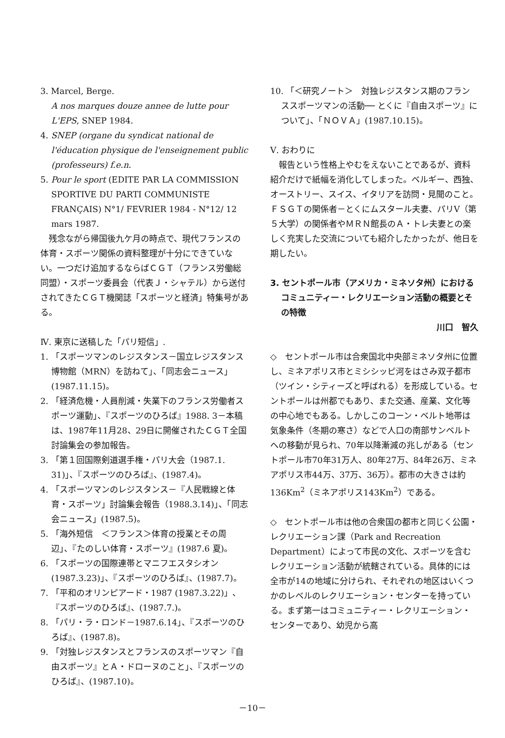3. Marcel, Berge.
A nos marques douze annee de lutte pour L'EPS, SNEP 1984.
4. SNEP (organe du syndicat national de l'éducation physique de l'enseignement public (professeurs) f.e.n.
5. Pour le sport (EDITE PAR LA COMMISSION SPORTIVE DU PARTI COMMUNISTE FRANÇAIS) N°1/ FEVRIER 1984 - N°12/ 12 mars 1987.
　残念ながら帰国後九ケ月の時点で、現代フランスの体育・スポーツ関係の資料整理が十分にできていない。一つだけ追加するならばＣＧＴ（フランス労働総同盟）・スポーツ委員会（代表Ｊ・シャテル）から送付されてきたＣＧＴ機関誌「スポーツと経済」特集号がある。
Ⅳ. 東京に送稿した「パリ短信」.
1. 「スポーツマンのレジスタンス－国立レジスタンス博物館（MRN）を訪ねて」、「同志会ニュース」(1987.11.15)。
2. 「経済危機・人員削減・失業下のフランス労働者スポーツ運動」、『スポーツのひろば』1988. 3－本稿は、1987年11月28、29日に開催されたＣＧＴ全国討論集会の参加報告。
3. 「第１回国際剣道選手権・パリ大会（1987.1. 31)」、『スポーツのひろば』、(1987.4)。
4. 「スポーツマンのレジスタンス－『人民戦線と体育・スポーツ」討論集会報告（1988.3.14)」、「同志会ニュース」(1987.5)。
5. 「海外短信　＜フランス＞体育の授業とその周辺」、『たのしい体育・スポーツ』(1987.6 夏)。
6. 「スポーツの国際連帯とマニフエスタシオン(1987.3.23)」、『スポーツのひろば』、(1987.7)。
7. 「平和のオリンピアード・1987 (1987.3.22)」、『スポーツのひろば』、(1987.7.)。
8. 「パリ・ラ・ロンド－1987.6.14」、『スポーツのひろば』、(1987.8)。
9. 「対独レジスタンスとフランスのスポーツマン『自由スポーツ』とＡ・ドローヌのこと」、『スポーツのひろば』、(1987.10)。
10. 「＜研究ノート＞　対独レジスタンス期のフランススポーツマンの活動── とくに『自由スポーツ』について」、「ＮＯＶＡ」(1987.10.15)。
Ⅴ. おわりに
　報告という性格上やむをえないことであるが、資料紹介だけで紙幅を消化してしまった。ベルギー、西独、オーストリー、スイス、イタリアを訪問・見聞のこと。ＦＳＧＴの関係者－とくにムスタール夫妻、パリⅤ（第５大学）の関係者やＭＲＮ館長のＡ・トレ夫妻との楽しく充実した交流についても紹介したかったが、他日を期したい。
3. セントポール市（アメリカ・ミネソタ州）におけるコミュニティー・レクリエーション活動の概要とその特徴
川口　智久
◇　セントポール市は合衆国北中央部ミネソタ州に位置し、ミネアポリス市とミシシッピ河をはさみ双子都市（ツイン・シティーズと呼ばれる）を形成している。セントポールは州都でもあり、また交通、産業、文化等の中心地でもある。しかしこのコーン・ベルト地帯は気象条件（冬期の寒さ）などで人口の南部サンベルトへの移動が見られ、70年以降漸減の兆しがある（セントポール市70年31万人、80年27万、84年26万、ミネアポリス市44万、37万、36万）。都市の大きさは約136Km<sup>2</sup>（ミネアポリス143Km<sup>2</sup>）である。
◇　セントポール市は他の合衆国の都市と同じく公園・レクリエーション課（Park and Recreation Department）によって市民の文化、スポーツを含むレクリエーション活動が統轄されている。具体的には全市が14の地域に分けられ、それぞれの地区はいくつかのレベルのレクリエーション・センターを持っている。まず第一はコミュニティー・レクリエーション・センターであり、幼児から高
－10－